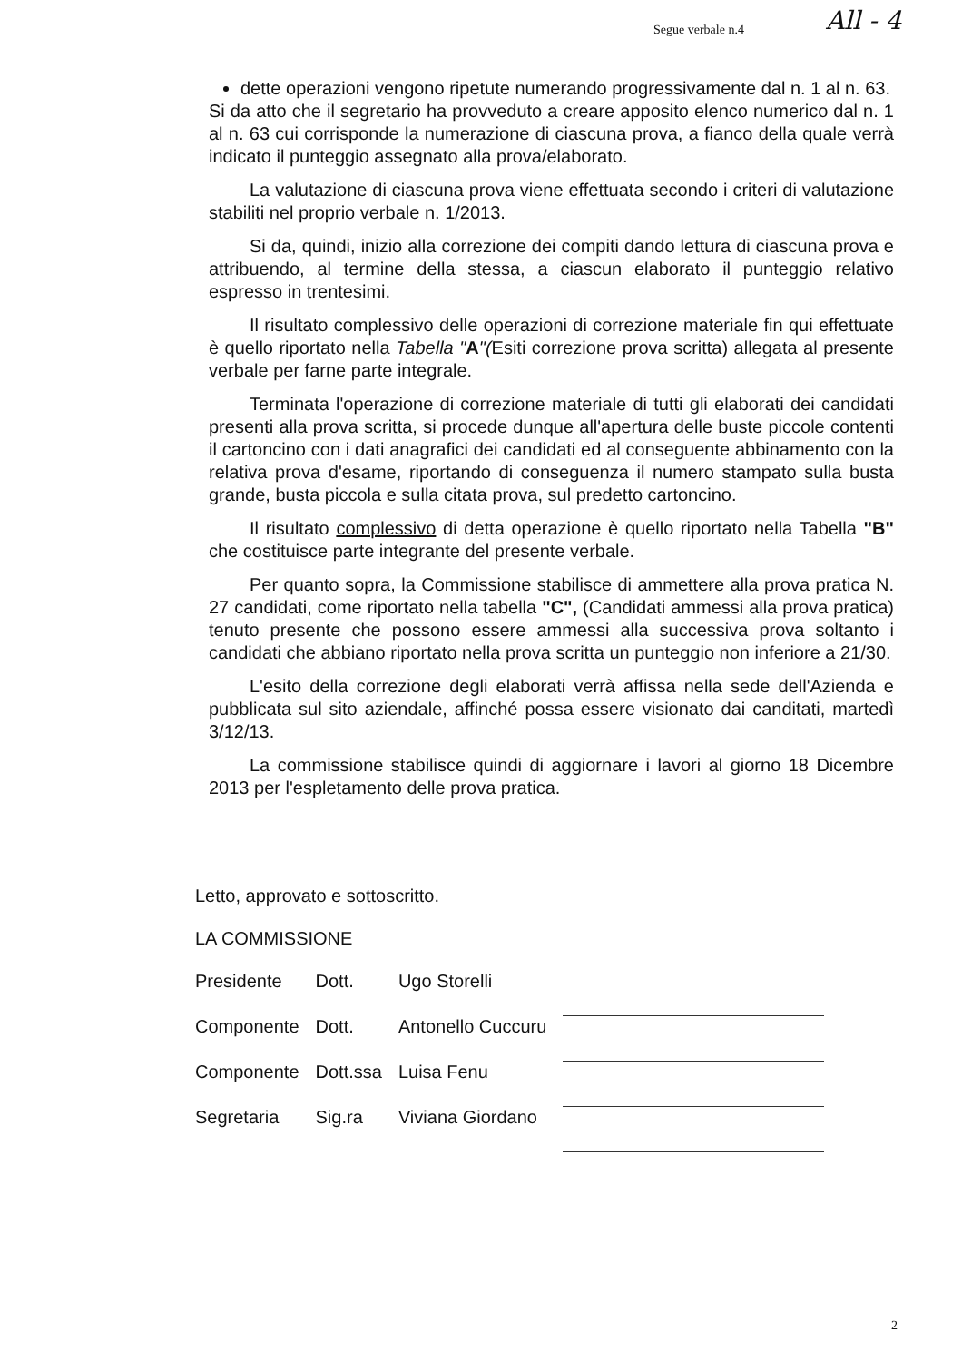Segue verbale n.4 All - 4
dette operazioni vengono ripetute numerando progressivamente dal n. 1 al n. 63.
Si da atto che il segretario ha provveduto a creare apposito elenco numerico dal n. 1 al n. 63 cui corrisponde la numerazione di ciascuna prova, a fianco della quale verrà indicato il punteggio assegnato alla prova/elaborato.
La valutazione di ciascuna prova viene effettuata secondo i criteri di valutazione stabiliti nel proprio verbale n. 1/2013.
Si da, quindi, inizio alla correzione dei compiti dando lettura di ciascuna prova e attribuendo, al termine della stessa, a ciascun elaborato il punteggio relativo espresso in trentesimi.
Il risultato complessivo delle operazioni di correzione materiale fin qui effettuate è quello riportato nella Tabella "A"(Esiti correzione prova scritta) allegata al presente verbale per farne parte integrale.
Terminata l'operazione di correzione materiale di tutti gli elaborati dei candidati presenti alla prova scritta, si procede dunque all'apertura delle buste piccole contenti il cartoncino con i dati anagrafici dei candidati ed al conseguente abbinamento con la relativa prova d'esame, riportando di conseguenza il numero stampato sulla busta grande, busta piccola e sulla citata prova, sul predetto cartoncino.
Il risultato complessivo di detta operazione è quello riportato nella Tabella "B" che costituisce parte integrante del presente verbale.
Per quanto sopra, la Commissione stabilisce di ammettere alla prova pratica N. 27 candidati, come riportato nella tabella "C", (Candidati ammessi alla prova pratica) tenuto presente che possono essere ammessi alla successiva prova soltanto i candidati che abbiano riportato nella prova scritta un punteggio non inferiore a 21/30.
L'esito della correzione degli elaborati verrà affissa nella sede dell'Azienda e pubblicata sul sito aziendale, affinché possa essere visionato dai canditati, martedì 3/12/13.
La commissione stabilisce quindi di aggiornare i lavori al giorno 18 Dicembre 2013 per l'espletamento delle prova pratica.
Letto, approvato e sottoscritto.
LA COMMISSIONE
| Presidente | Dott. | Ugo Storelli | |
| Componente | Dott. | Antonello Cuccuru | |
| Componente | Dott.ssa | Luisa Fenu | |
| Segretaria | Sig.ra | Viviana Giordano | |
2